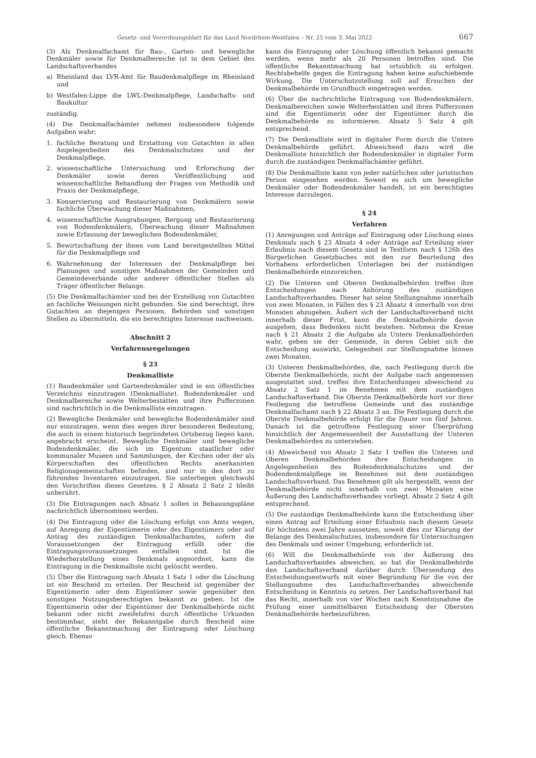Gesetz- und Verordnungsblatt für das Land Nordrhein-Westfalen – Nr. 25 vom 3. Mai 2022 667
(3) Als Denkmalfachamt für Bau-, Garten- und bewegliche Denkmäler sowie für Denkmalbereiche ist in dem Gebiet des Landschaftsverbandes
a) Rheinland das LVR-Amt für Baudenkmalpflege im Rheinland und
b) Westfalen-Lippe die LWL-Denkmalpflege, Landschafts- und Baukultur
zuständig.
(4) Die Denkmalfachämter nehmen insbesondere folgende Aufgaben wahr:
1. fachliche Beratung und Erstattung von Gutachten in allen Angelegenheiten des Denkmalschutzes und der Denkmalpflege,
2. wissenschaftliche Untersuchung und Erforschung der Denkmäler sowie deren Veröffentlichung und wissenschaftliche Behandlung der Fragen von Methodik und Praxis der Denkmalpflege,
3. Konservierung und Restaurierung von Denkmälern sowie fachliche Überwachung dieser Maßnahmen,
4. wissenschaftliche Ausgrabungen, Bergung und Restaurierung von Bodendenkmälern, Überwachung dieser Maßnahmen sowie Erfassung der beweglichen Bodendenkmäler,
5. Bewirtschaftung der ihnen vom Land bereitgestellten Mittel für die Denkmalpflege und
6. Wahrnehmung der Interessen der Denkmalpflege bei Planungen und sonstigen Maßnahmen der Gemeinden und Gemeindeverbände oder anderer öffentlicher Stellen als Träger öffentlicher Belange.
(5) Die Denkmalfachämter sind bei der Erstellung von Gutachten an fachliche Weisungen nicht gebunden. Sie sind berechtigt, ihre Gutachten an diejenigen Personen, Behörden und sonstigen Stellen zu übermitteln, die ein berechtigtes Interesse nachweisen.
Abschnitt 2
Verfahrensregelungen
§ 23
Denkmalliste
(1) Baudenkmäler und Gartendenkmäler sind in ein öffentliches Verzeichnis einzutragen (Denkmalliste). Bodendenkmäler und Denkmalbereiche sowie Welterbestätten und ihre Pufferzonen sind nachrichtlich in die Denkmalliste einzutragen.
(2) Bewegliche Denkmäler und bewegliche Bodendenkmäler sind nur einzutragen, wenn dies wegen ihrer besonderen Bedeutung, die auch in einem historisch begründeten Ortsbezug liegen kann, angebracht erscheint. Bewegliche Denkmäler und bewegliche Bodendenkmäler, die sich im Eigentum staatlicher oder kommunaler Museen und Sammlungen, der Kirchen oder der als Körperschaften des öffentlichen Rechts anerkannten Religionsgemeinschaften befinden, sind nur in den dort zu führenden Inventaren einzutragen. Sie unterliegen gleichwohl den Vorschriften dieses Gesetzes. § 2 Absatz 2 Satz 2 bleibt unberührt.
(3) Die Eintragungen nach Absatz 1 sollen in Bebauungspläne nachrichtlich übernommen werden.
(4) Die Eintragung oder die Löschung erfolgt von Amts wegen, auf Anregung der Eigentümerin oder des Eigentümers oder auf Antrag des zuständigen Denkmalfachamtes, sofern die Voraussetzungen der Eintragung erfüllt oder die Eintragungsvoraussetzungen entfallen sind. Ist die Wiederherstellung eines Denkmals angeordnet, kann die Eintragung in die Denkmalliste nicht gelöscht werden.
(5) Über die Eintragung nach Absatz 1 Satz 1 oder die Löschung ist ein Bescheid zu erteilen. Der Bescheid ist gegenüber der Eigentümerin oder dem Eigentümer sowie gegenüber den sonstigen Nutzungsberechtigten bekannt zu geben. Ist die Eigentümerin oder der Eigentümer der Denkmalbehörde nicht bekannt oder nicht zweifelsfrei durch öffentliche Urkunden bestimmbar, steht der Bekanntgabe durch Bescheid eine öffentliche Bekanntmachung der Eintragung oder Löschung gleich. Ebenso
kann die Eintragung oder Löschung öffentlich bekannt gemacht werden, wenn mehr als 20 Personen betroffen sind. Die öffentliche Bekanntmachung hat ortsüblich zu erfolgen. Rechtsbehelfe gegen die Eintragung haben keine aufschiebende Wirkung. Die Unterschutzstellung soll auf Ersuchen der Denkmalbehörde im Grundbuch eingetragen werden.
(6) Über die nachrichtliche Eintragung von Bodendenkmälern, Denkmalbereichen sowie Welterbestätten und ihren Pufferzonen sind die Eigentümerin oder der Eigentümer durch die Denkmalbehörde zu informieren. Absatz 5 Satz 4 gilt entsprechend.
(7) Die Denkmalliste wird in digitaler Form durch die Untere Denkmalbehörde geführt. Abweichend dazu wird die Denkmalliste hinsichtlich der Bodendenkmäler in digitaler Form durch die zuständigen Denkmalfachämter geführt.
(8) Die Denkmalliste kann von jeder natürlichen oder juristischen Person eingesehen werden. Soweit es sich um bewegliche Denkmäler oder Bodendenkmäler handelt, ist ein berechtigtes Interesse darzulegen.
§ 24
Verfahren
(1) Anregungen und Anträge auf Eintragung oder Löschung eines Denkmals nach § 23 Absatz 4 oder Anträge auf Erteilung einer Erlaubnis nach diesem Gesetz sind in Textform nach § 126b des Bürgerlichen Gesetzbuches mit den zur Beurteilung des Vorhabens erforderlichen Unterlagen bei der zuständigen Denkmalbehörde einzureichen.
(2) Die Unteren und Oberen Denkmalbehörden treffen ihre Entscheidungen nach Anhörung des zuständigen Landschaftsverbandes. Dieser hat seine Stellungnahme innerhalb von zwei Monaten, in Fällen des § 23 Absatz 4 innerhalb von drei Monaten abzugeben. Äußert sich der Landschaftsverband nicht innerhalb dieser Frist, kann die Denkmalbehörde davon ausgehen, dass Bedenken nicht bestehen. Nehmen die Kreise nach § 21 Absatz 2 die Aufgabe als Untere Denkmalbehörden wahr, geben sie der Gemeinde, in deren Gebiet sich die Entscheidung auswirkt, Gelegenheit zur Stellungnahme binnen zwei Monaten.
(3) Unteren Denkmalbehörden, die, nach Festlegung durch die Oberste Denkmalbehörde, nicht der Aufgabe nach angemessen ausgestattet sind, treffen ihre Entscheidungen abweichend zu Absatz 2 Satz 1 im Benehmen mit dem zuständigen Landschaftsverband. Die Oberste Denkmalbehörde hört vor ihrer Festlegung die betroffene Gemeinde und das zuständige Denkmalfachamt nach § 22 Absatz 3 an. Die Festlegung durch die Oberste Denkmalbehörde erfolgt für die Dauer von fünf Jahren. Danach ist die getroffene Festlegung einer Überprüfung hinsichtlich der Angemessenheit der Ausstattung der Unteren Denkmalbehörden zu unterziehen.
(4) Abweichend von Absatz 2 Satz 1 treffen die Unteren und Oberen Denkmalbehörden ihre Entscheidungen in Angelegenheiten des Bodendenkmalschutzes und der Bodendenkmalpflege im Benehmen mit dem zuständigen Landschaftsverband. Das Benehmen gilt als hergestellt, wenn der Denkmalbehörde nicht innerhalb von zwei Monaten eine Äußerung des Landschaftsverbandes vorliegt. Absatz 2 Satz 4 gilt entsprechend.
(5) Die zuständige Denkmalbehörde kann die Entscheidung über einen Antrag auf Erteilung einer Erlaubnis nach diesem Gesetz für höchstens zwei Jahre aussetzen, soweit dies zur Klärung der Belange des Denkmalschutzes, insbesondere für Untersuchungen des Denkmals und seiner Umgebung, erforderlich ist.
(6) Will die Denkmalbehörde von der Äußerung des Landschaftsverbandes abweichen, so hat die Denkmalbehörde den Landschaftsverband darüber durch Übersendung des Entscheidungsentwurfs mit einer Begründung für die von der Stellungnahme des Landschaftsverbandes abweichende Entscheidung in Kenntnis zu setzen. Der Landschaftsverband hat das Recht, innerhalb von vier Wochen nach Kenntnisnahme die Prüfung einer unmittelbaren Entscheidung der Obersten Denkmalbehörde herbeizuführen.